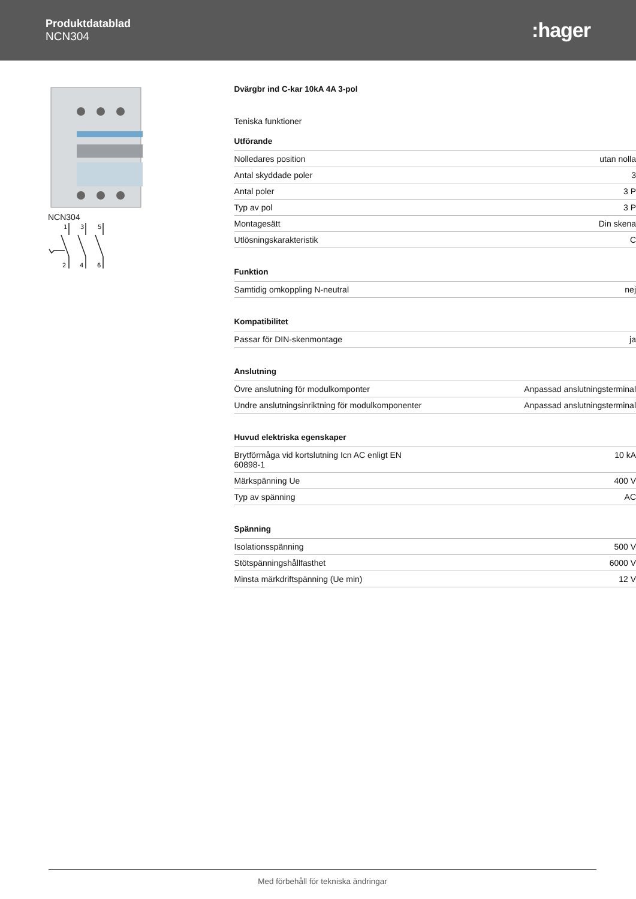Produktdatablad
NCN304
:hager
NCN304
1
3
5
2
4
6
Dvärgbr ind C-kar 10kA 4A 3-pol
Teniska funktioner
Utförande
| Nolledares position | utan nolla |
| Antal skyddade poler | 3 |
| Antal poler | 3 P |
| Typ av pol | 3 P |
| Montagesätt | Din skena |
| Utlösningskarakteristik | C |
Funktion
| Samtidig omkoppling N-neutral | nej |
Kompatibilitet
| Passar för DIN-skenmontage | ja |
Anslutning
| Övre anslutning för modulkomponter | Anpassad anslutningsterminal |
| Undre anslutningsinriktning för modulkomponenter | Anpassad anslutningsterminal |
Huvud elektriska egenskaper
| Brytförmåga vid kortslutning Icn AC enligt EN 60898-1 | 10 kA |
| Märkspänning Ue | 400 V |
| Typ av spänning | AC |
Spänning
| Isolationsspänning | 500 V |
| Stötspänningshållfasthet | 6000 V |
| Minsta märkdriftspänning (Ue min) | 12 V |
Med förbehåll för tekniska ändringar